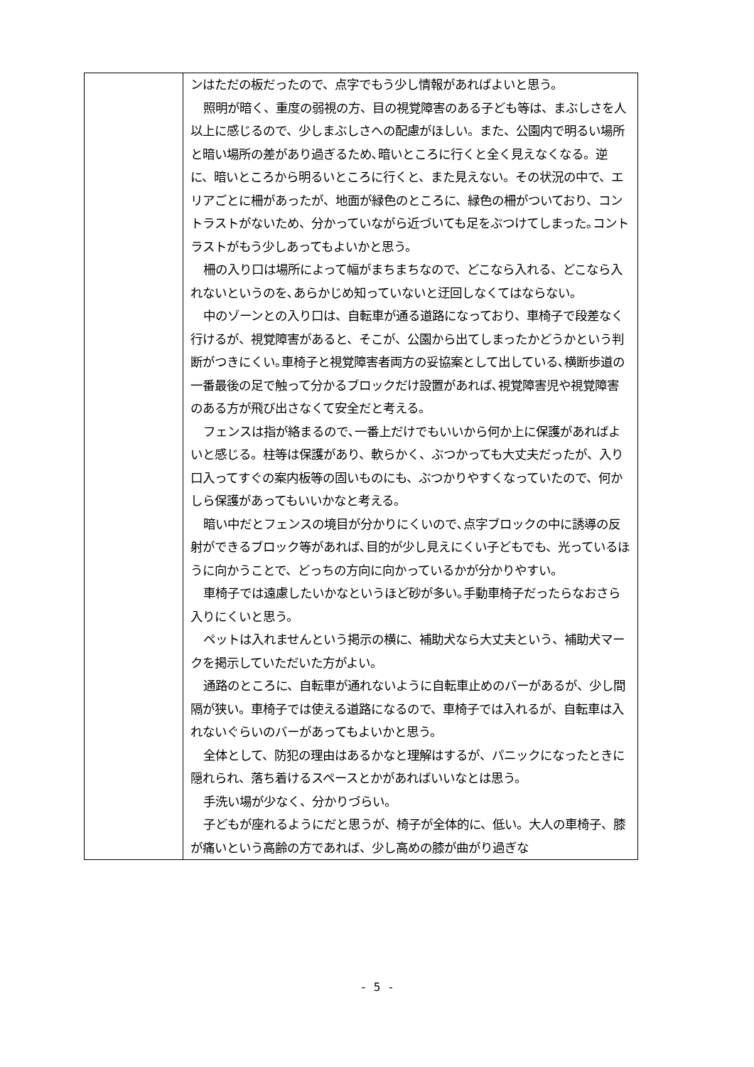| | ンはただの板だったので、点字でもう少し情報があればよいと思う。 照明が暗く、重度の弱視の方、目の視覚障害のある子ども等は、まぶしさを人以上に感じるので、少しまぶしさへの配慮がほしい。また、公園内で明るい場所と暗い場所の差があり過ぎるため､暗いところに行くと全く見えなくなる。逆に、暗いところから明るいところに行くと、また見えない。その状況の中で、エリアごとに柵があったが、地面が緑色のところに、緑色の柵がついており、コントラストがないため、分かっていながら近づいても足をぶつけてしまった｡コントラストがもう少しあってもよいかと思う。 柵の入り口は場所によって幅がまちまちなので、どこなら入れる、どこなら入れないというのを､あらかじめ知っていないと迂回しなくてはならない。 中のゾーンとの入り口は、自転車が通る道路になっており、車椅子で段差なく行けるが、視覚障害があると、そこが、公園から出てしまったかどうかという判断がつきにくい｡車椅子と視覚障害者両方の妥協案として出している､横断歩道の一番最後の足で触って分かるブロックだけ設置があれば､視覚障害児や視覚障害のある方が飛び出さなくて安全だと考える。 フェンスは指が絡まるので､一番上だけでもいいから何か上に保護があればよいと感じる。柱等は保護があり、軟らかく、ぶつかっても大丈夫だったが、入り口入ってすぐの案内板等の固いものにも、ぶつかりやすくなっていたので、何かしら保護があってもいいかなと考える。 暗い中だとフェンスの境目が分かりにくいので､点字ブロックの中に誘導の反射ができるブロック等があれば､目的が少し見えにくい子どもでも、光っているほうに向かうことで、どっちの方向に向かっているかが分かりやすい。 車椅子では遠慮したいかなというほど砂が多い｡手動車椅子だったらなおさら入りにくいと思う。 ペットは入れませんという掲示の横に、補助犬なら大丈夫という、補助犬マークを掲示していただいた方がよい。 通路のところに、自転車が通れないように自転車止めのバーがあるが、少し間隔が狭い。車椅子では使える道路になるので、車椅子では入れるが、自転車は入れないぐらいのバーがあってもよいかと思う。 全体として、防犯の理由はあるかなと理解はするが、パニックになったときに隠れられ、落ち着けるスペースとかがあればいいなとは思う。 手洗い場が少なく、分かりづらい。 子どもが座れるようにだと思うが、椅子が全体的に、低い。大人の車椅子、膝が痛いという高齢の方であれば、少し高めの膝が曲がり過ぎな |
- 5 -